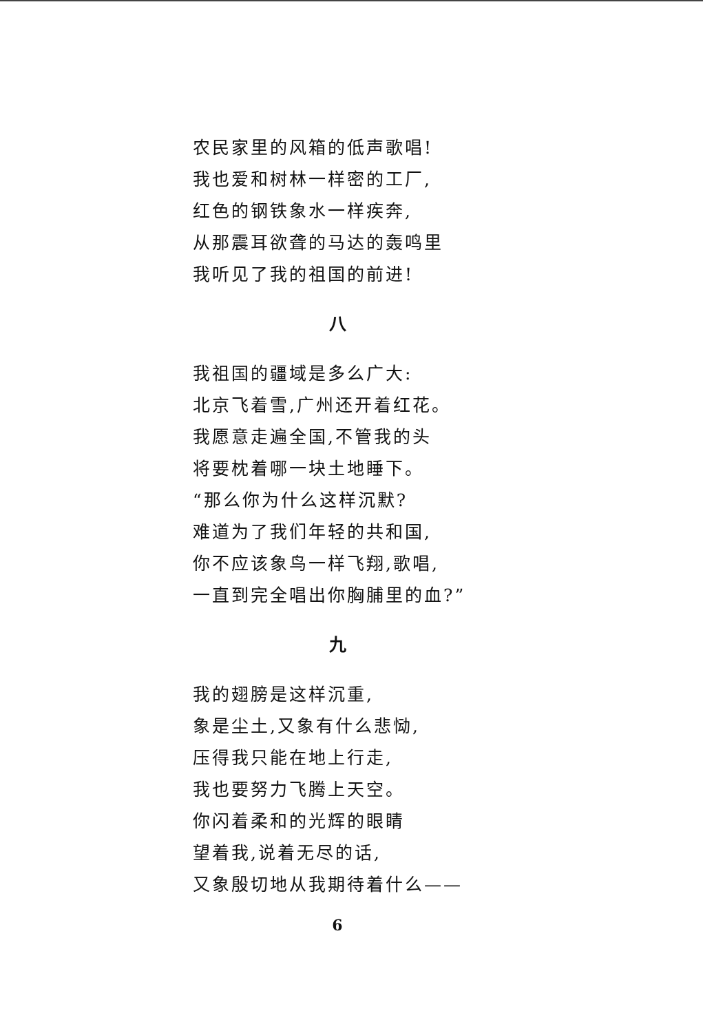农民家里的风箱的低声歌唱!
我也爱和树林一样密的工厂,
红色的钢铁象水一样疾奔,
从那震耳欲聋的马达的轰鸣里
我听见了我的祖国的前进!
八
我祖国的疆域是多么广大:
北京飞着雪,广州还开着红花。
我愿意走遍全国,不管我的头
将要枕着哪一块土地睡下。
“那么你为什么这样沉默?
难道为了我们年轻的共和国,
你不应该象鸟一样飞翔,歌唱,
一直到完全唱出你胸脯里的血?”
九
我的翅膀是这样沉重,
象是尘土,又象有什么悲恸,
压得我只能在地上行走,
我也要努力飞腾上天空。
你闪着柔和的光辉的眼睛
望着我,说着无尽的话,
又象殷切地从我期待着什么——
6